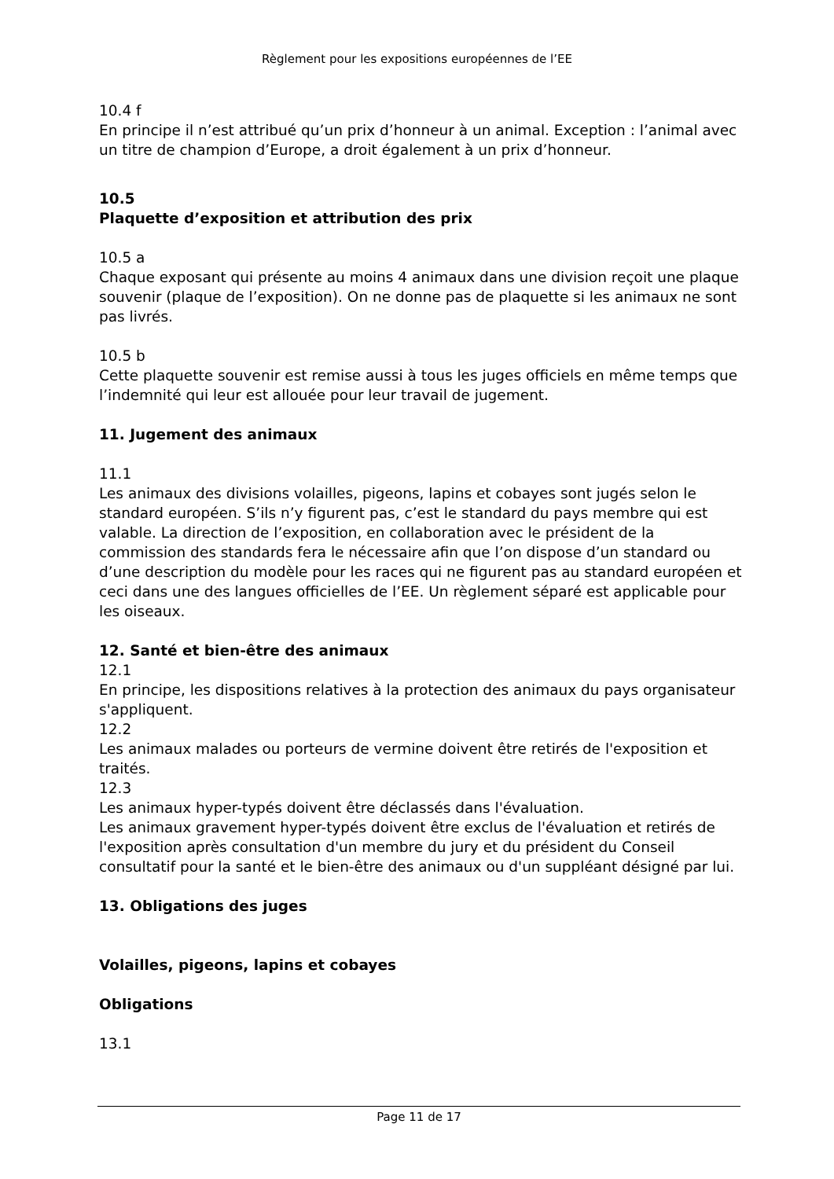Règlement pour les expositions européennes de l’EE
10.4 f
En principe il n’est attribué qu’un prix d’honneur à un animal. Exception : l’animal avec un titre de champion d’Europe, a droit également à un prix d’honneur.
10.5
Plaquette d’exposition et attribution des prix
10.5 a
Chaque exposant qui présente au moins 4 animaux dans une division reçoit une plaque souvenir (plaque de l’exposition). On ne donne pas de plaquette si les animaux ne sont pas livrés.
10.5 b
Cette plaquette souvenir est remise aussi à tous les juges officiels en même temps que l’indemnité qui leur est allouée pour leur travail de jugement.
11. Jugement des animaux
11.1
Les animaux des divisions volailles, pigeons, lapins et cobayes sont jugés selon le standard européen. S’ils n’y figurent pas, c’est le standard du pays membre qui est valable. La direction de l’exposition, en collaboration avec le président de la commission des standards fera le nécessaire afin que l’on dispose d’un standard ou d’une description du modèle pour les races qui ne figurent pas au standard européen et ceci dans une des langues officielles de l’EE. Un règlement séparé est applicable pour les oiseaux.
12. Santé et bien-être des animaux
12.1
En principe, les dispositions relatives à la protection des animaux du pays organisateur s'appliquent.
12.2
Les animaux malades ou porteurs de vermine doivent être retirés de l'exposition et traités.
12.3
Les animaux hyper-typés doivent être déclassés dans l'évaluation.
Les animaux gravement hyper-typés doivent être exclus de l'évaluation et retirés de l'exposition après consultation d'un membre du jury et du président du Conseil consultatif pour la santé et le bien-être des animaux ou d'un suppléant désigné par lui.
13. Obligations des juges
Volailles, pigeons, lapins et cobayes
Obligations
13.1
Page 11 de 17